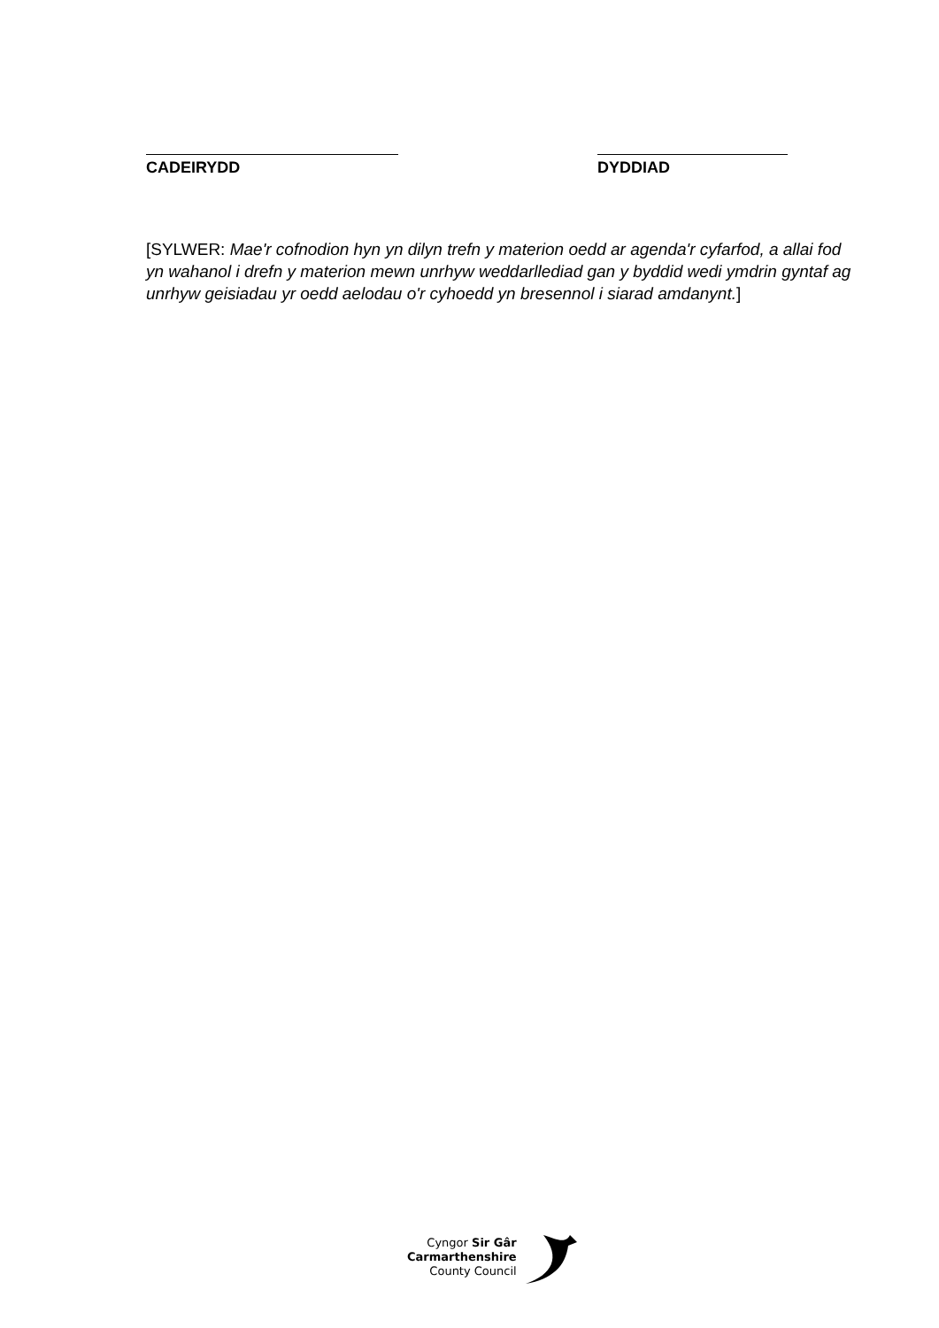CADEIRYDD DYDDIAD
[SYLWER: Mae'r cofnodion hyn yn dilyn trefn y materion oedd ar agenda'r cyfarfod, a allai fod yn wahanol i drefn y materion mewn unrhyw weddarllediad gan y byddid wedi ymdrin gyntaf ag unrhyw geisiadau yr oedd aelodau o'r cyhoedd yn bresennol i siarad amdanynt.]
Cyngor Sir Gâr
Carmarthenshire
County Council